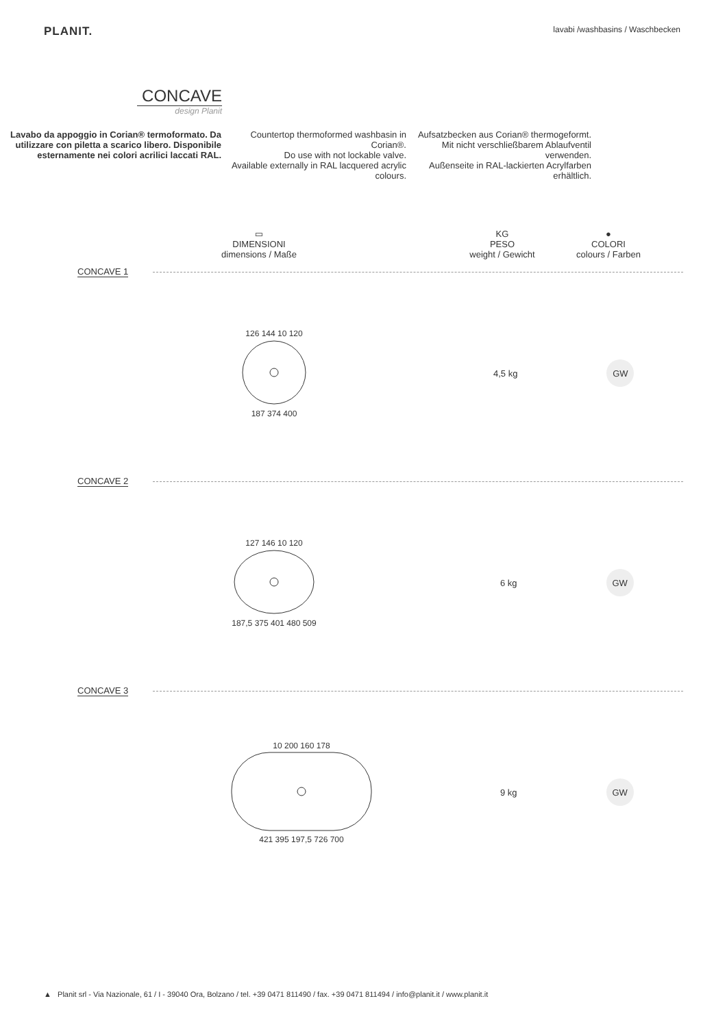PLANIT.
lavabi /washbasins / Waschbecken
CONCAVE
design Planit
Lavabo da appoggio in Corian® termoformato. Da utilizzare con piletta a scarico libero. Disponibile esternamente nei colori acrilici laccati RAL.
Countertop thermoformed washbasin in Corian®.
Do use with not lockable valve.
Available externally in RAL lacquered acrylic colours.
Aufsatzbecken aus Corian® thermogeformt.
Mit nicht verschließbarem Ablaufventil verwenden.
Außenseite in RAL-lackierten Acrylfarben erhältlich.
▭
DIMENSIONI
dimensions / Maße
KG
PESO
weight / Gewicht
●
COLORI
colours / Farben
CONCAVE 1
126 144 10 120
187 374 400
4,5 kg
GW
CONCAVE 2
127 146 10 120
187,5 375 401 480 509
6 kg
GW
CONCAVE 3
10 200 160 178
421 395 197,5 726 700
9 kg
GW
▲ Planit srl - Via Nazionale, 61 / I - 39040 Ora, Bolzano / tel. +39 0471 811490 / fax. +39 0471 811494 / info@planit.it / www.planit.it